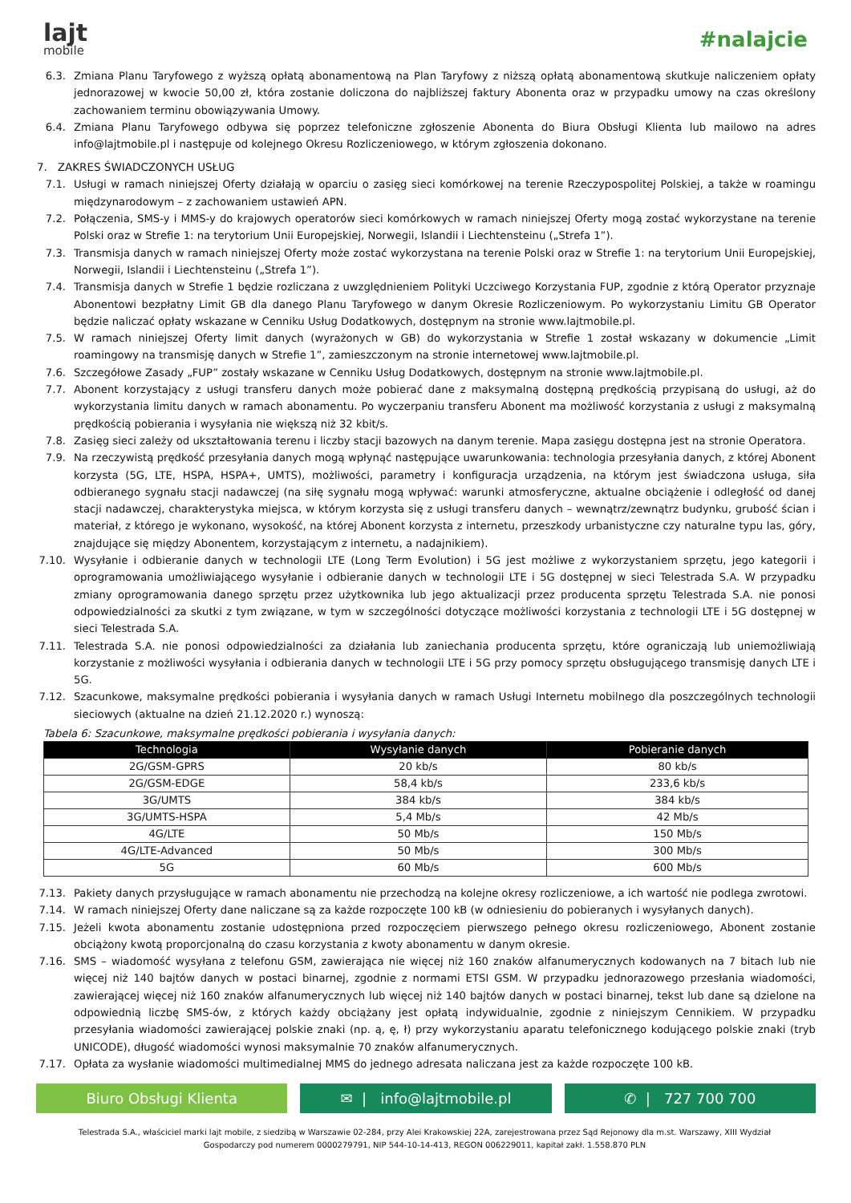lajt
mobile
#nalajcie
6.3. Zmiana Planu Taryfowego z wyższą opłatą abonamentową na Plan Taryfowy z niższą opłatą abonamentową skutkuje naliczeniem opłaty jednorazowej w kwocie 50,00 zł, która zostanie doliczona do najbliższej faktury Abonenta oraz w przypadku umowy na czas określony zachowaniem terminu obowiązywania Umowy.
6.4. Zmiana Planu Taryfowego odbywa się poprzez telefoniczne zgłoszenie Abonenta do Biura Obsługi Klienta lub mailowo na adres info@lajtmobile.pl i następuje od kolejnego Okresu Rozliczeniowego, w którym zgłoszenia dokonano.
7. ZAKRES ŚWIADCZONYCH USŁUG
7.1. Usługi w ramach niniejszej Oferty działają w oparciu o zasięg sieci komórkowej na terenie Rzeczypospolitej Polskiej, a także w roamingu międzynarodowym – z zachowaniem ustawień APN.
7.2. Połączenia, SMS-y i MMS-y do krajowych operatorów sieci komórkowych w ramach niniejszej Oferty mogą zostać wykorzystane na terenie Polski oraz w Strefie 1: na terytorium Unii Europejskiej, Norwegii, Islandii i Liechtensteinu („Strefa 1”).
7.3. Transmisja danych w ramach niniejszej Oferty może zostać wykorzystana na terenie Polski oraz w Strefie 1: na terytorium Unii Europejskiej, Norwegii, Islandii i Liechtensteinu („Strefa 1”).
7.4. Transmisja danych w Strefie 1 będzie rozliczana z uwzględnieniem Polityki Uczciwego Korzystania FUP, zgodnie z którą Operator przyznaje Abonentowi bezpłatny Limit GB dla danego Planu Taryfowego w danym Okresie Rozliczeniowym. Po wykorzystaniu Limitu GB Operator będzie naliczać opłaty wskazane w Cenniku Usług Dodatkowych, dostępnym na stronie www.lajtmobile.pl.
7.5. W ramach niniejszej Oferty limit danych (wyrażonych w GB) do wykorzystania w Strefie 1 został wskazany w dokumencie „Limit roamingowy na transmisję danych w Strefie 1”, zamieszczonym na stronie internetowej www.lajtmobile.pl.
7.6. Szczegółowe Zasady „FUP” zostały wskazane w Cenniku Usług Dodatkowych, dostępnym na stronie www.lajtmobile.pl.
7.7. Abonent korzystający z usługi transferu danych może pobierać dane z maksymalną dostępną prędkością przypisaną do usługi, aż do wykorzystania limitu danych w ramach abonamentu. Po wyczerpaniu transferu Abonent ma możliwość korzystania z usługi z maksymalną prędkością pobierania i wysyłania nie większą niż 32 kbit/s.
7.8. Zasięg sieci zależy od ukształtowania terenu i liczby stacji bazowych na danym terenie. Mapa zasięgu dostępna jest na stronie Operatora.
7.9. Na rzeczywistą prędkość przesyłania danych mogą wpłynąć następujące uwarunkowania: technologia przesyłania danych, z której Abonent korzysta (5G, LTE, HSPA, HSPA+, UMTS), możliwości, parametry i konfiguracja urządzenia, na którym jest świadczona usługa, siła odbieranego sygnału stacji nadawczej (na siłę sygnału mogą wpływać: warunki atmosferyczne, aktualne obciążenie i odległość od danej stacji nadawczej, charakterystyka miejsca, w którym korzysta się z usługi transferu danych – wewnątrz/zewnątrz budynku, grubość ścian i materiał, z którego je wykonano, wysokość, na której Abonent korzysta z internetu, przeszkody urbanistyczne czy naturalne typu las, góry, znajdujące się między Abonentem, korzystającym z internetu, a nadajnikiem).
7.10. Wysyłanie i odbieranie danych w technologii LTE (Long Term Evolution) i 5G jest możliwe z wykorzystaniem sprzętu, jego kategorii i oprogramowania umożliwiającego wysyłanie i odbieranie danych w technologii LTE i 5G dostępnej w sieci Telestrada S.A. W przypadku zmiany oprogramowania danego sprzętu przez użytkownika lub jego aktualizacji przez producenta sprzętu Telestrada S.A. nie ponosi odpowiedzialności za skutki z tym związane, w tym w szczególności dotyczące możliwości korzystania z technologii LTE i 5G dostępnej w sieci Telestrada S.A.
7.11. Telestrada S.A. nie ponosi odpowiedzialności za działania lub zaniechania producenta sprzętu, które ograniczają lub uniemożliwiają korzystanie z możliwości wysyłania i odbierania danych w technologii LTE i 5G przy pomocy sprzętu obsługującego transmisję danych LTE i 5G.
7.12. Szacunkowe, maksymalne prędkości pobierania i wysyłania danych w ramach Usługi Internetu mobilnego dla poszczególnych technologii sieciowych (aktualne na dzień 21.12.2020 r.) wynoszą:
Tabela 6: Szacunkowe, maksymalne prędkości pobierania i wysyłania danych:
| Technologia | Wysyłanie danych | Pobieranie danych |
| --- | --- | --- |
| 2G/GSM-GPRS | 20 kb/s | 80 kb/s |
| 2G/GSM-EDGE | 58,4 kb/s | 233,6 kb/s |
| 3G/UMTS | 384 kb/s | 384 kb/s |
| 3G/UMTS-HSPA | 5,4 Mb/s | 42 Mb/s |
| 4G/LTE | 50 Mb/s | 150 Mb/s |
| 4G/LTE-Advanced | 50 Mb/s | 300 Mb/s |
| 5G | 60 Mb/s | 600 Mb/s |
7.13. Pakiety danych przysługujące w ramach abonamentu nie przechodzą na kolejne okresy rozliczeniowe, a ich wartość nie podlega zwrotowi.
7.14. W ramach niniejszej Oferty dane naliczane są za każde rozpoczęte 100 kB (w odniesieniu do pobieranych i wysyłanych danych).
7.15. Jeżeli kwota abonamentu zostanie udostępniona przed rozpoczęciem pierwszego pełnego okresu rozliczeniowego, Abonent zostanie obciążony kwotą proporcjonalną do czasu korzystania z kwoty abonamentu w danym okresie.
7.16. SMS – wiadomość wysyłana z telefonu GSM, zawierająca nie więcej niż 160 znaków alfanumerycznych kodowanych na 7 bitach lub nie więcej niż 140 bajtów danych w postaci binarnej, zgodnie z normami ETSI GSM. W przypadku jednorazowego przesłania wiadomości, zawierającej więcej niż 160 znaków alfanumerycznych lub więcej niż 140 bajtów danych w postaci binarnej, tekst lub dane są dzielone na odpowiednią liczbę SMS-ów, z których każdy obciążany jest opłatą indywidualnie, zgodnie z niniejszym Cennikiem. W przypadku przesyłania wiadomości zawierającej polskie znaki (np. ą, ę, ł) przy wykorzystaniu aparatu telefonicznego kodującego polskie znaki (tryb UNICODE), długość wiadomości wynosi maksymalnie 70 znaków alfanumerycznych.
7.17. Opłata za wysłanie wiadomości multimedialnej MMS do jednego adresata naliczana jest za każde rozpoczęte 100 kB.
Biuro Obsługi Klienta ✉ | info@lajtmobile.pl ✆ | 727 700 700
Telestrada S.A., właściciel marki lajt mobile, z siedzibą w Warszawie 02-284, przy Alei Krakowskiej 22A, zarejestrowana przez Sąd Rejonowy dla m.st. Warszawy, XIII Wydział
Gospodarczy pod numerem 0000279791, NIP 544-10-14-413, REGON 006229011, kapitał zakł. 1.558.870 PLN